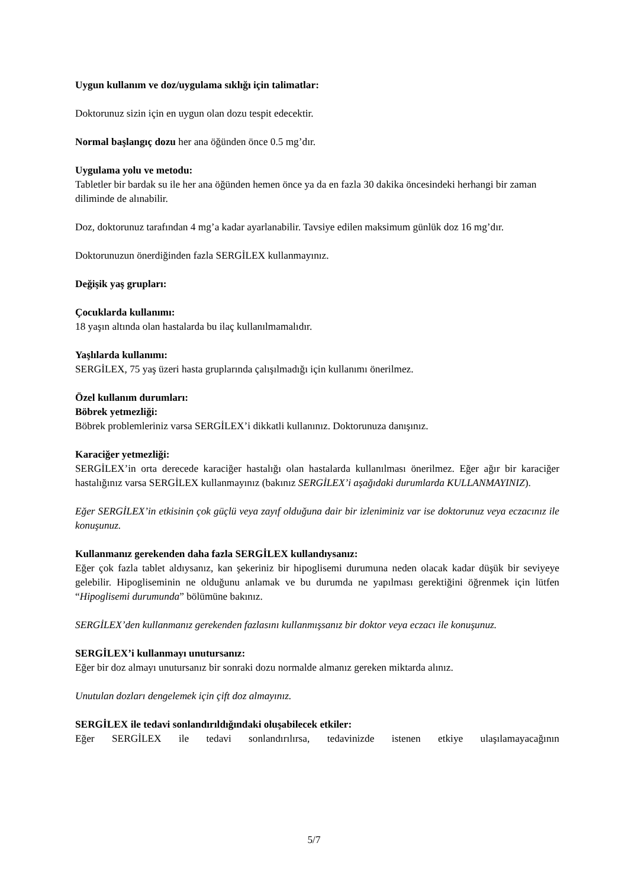Uygun kullanım ve doz/uygulama sıklığı için talimatlar:
Doktorunuz sizin için en uygun olan dozu tespit edecektir.
Normal başlangıç dozu her ana öğünden önce 0.5 mg’dır.
Uygulama yolu ve metodu:
Tabletler bir bardak su ile her ana öğünden hemen önce ya da en fazla 30 dakika öncesindeki herhangi bir zaman diliminde de alınabilir.
Doz, doktorunuz tarafından 4 mg’a kadar ayarlanabilir. Tavsiye edilen maksimum günlük doz 16 mg’dır.
Doktorunuzun önerdiğinden fazla SERGİLEX kullanmayınız.
Değişik yaş grupları:
Çocuklarda kullanımı:
18 yaşın altında olan hastalarda bu ilaç kullanılmamalıdır.
Yaşlılarda kullanımı:
SERGİLEX, 75 yaş üzeri hasta gruplarında çalışılmadığı için kullanımı önerilmez.
Özel kullanım durumları:
Böbrek yetmezliği:
Böbrek problemleriniz varsa SERGİLEX’i dikkatli kullanınız. Doktorunuza danışınız.
Karaciğer yetmezliği:
SERGİLEX’in orta derecede karaciğer hastalığı olan hastalarda kullanılması önerilmez. Eğer ağır bir karaciğer hastalığınız varsa SERGİLEX kullanmayınız (bakınız SERGİLEX’i aşağıdaki durumlarda KULLANMAYINIZ).
Eğer SERGİLEX’in etkisinin çok güçlü veya zayıf olduğuna dair bir izleniminiz var ise doktorunuz veya eczacınız ile konuşunuz.
Kullanmanız gerekenden daha fazla SERGİLEX kullandıysanız:
Eğer çok fazla tablet aldıysanız, kan şekeriniz bir hipoglisemi durumuna neden olacak kadar düşük bir seviyeye gelebilir. Hipogliseminin ne olduğunu anlamak ve bu durumda ne yapılması gerektiğini öğrenmek için lütfen “Hipoglisemi durumunda” bölümüne bakınız.
SERGİLEX’den kullanmanız gerekenden fazlasını kullanmışsanız bir doktor veya eczacı ile konuşunuz.
SERGİLEX’i kullanmayı unutursanız:
Eğer bir doz almayı unutursanız bir sonraki dozu normalde almanız gereken miktarda alınız.
Unutulan dozları dengelemek için çift doz almayınız.
SERGİLEX ile tedavi sonlandırıldığındaki oluşabilecek etkiler:
Eğer SERGİLEX ile tedavi sonlandırılırsa, tedavinizde istenen etkiye ulaşılamayacağının
5/7